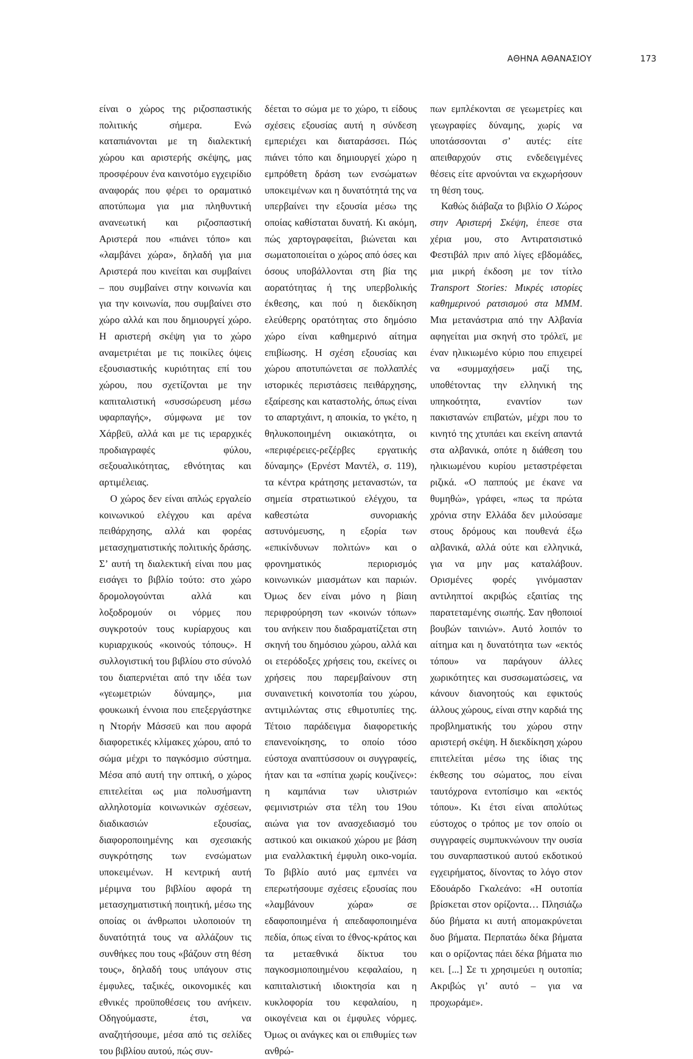ΑΘΗΝΑ ΑΘΑΝΑΣΙΟΥ 173
είναι ο χώρος της ριζοσπαστικής πολιτικής σήμερα. Ενώ καταπιάνονται με τη διαλεκτική χώρου και αριστερής σκέψης, μας προσφέρουν ένα καινοτόμο εγχειρίδιο αναφοράς που φέρει το οραματικό αποτύπωμα για μια πληθυντική ανανεωτική και ριζοσπαστική Αριστερά που «πιάνει τόπο» και «λαμβάνει χώρα», δηλαδή για μια Αριστερά που κινείται και συμβαίνει – που συμβαίνει στην κοινωνία και για την κοινωνία, που συμβαίνει στο χώρο αλλά και που δημιουργεί χώρο. Η αριστερή σκέψη για το χώρο αναμετριέται με τις ποικίλες όψεις εξουσιαστικής κυριότητας επί του χώρου, που σχετίζονται με την καπιταλιστική «συσσώρευση μέσω υφαρπαγής», σύμφωνα με τον Χάρβεϋ, αλλά και με τις ιεραρχικές προδιαγραφές φύλου, σεξουαλικότητας, εθνότητας και αρτιμέλειας.
Ο χώρος δεν είναι απλώς εργαλείο κοινωνικού ελέγχου και αρένα πειθάρχησης, αλλά και φορέας μετασχηματιστικής πολιτικής δράσης. Σ’ αυτή τη διαλεκτική είναι που μας εισάγει το βιβλίο τούτο: στο χώρο δρομολογούνται αλλά και λοξοδρομούν οι νόρμες που συγκροτούν τους κυρίαρχους και κυριαρχικούς «κοινούς τόπους». Η συλλογιστική του βιβλίου στο σύνολό του διαπερνιέται από την ιδέα των «γεωμετριών δύναμης», μια φουκωική έννοια που επεξεργάστηκε η Ντορήν Μάσσεϋ και που αφορά διαφορετικές κλίμακες χώρου, από το σώμα μέχρι το παγκόσμιο σύστημα. Μέσα από αυτή την οπτική, ο χώρος επιτελείται ως μια πολυσήμαντη αλληλοτομία κοινωνικών σχέσεων, διαδικασιών εξουσίας, διαφοροποιημένης και σχεσιακής συγκρότησης των ενσώματων υποκειμένων. Η κεντρική αυτή μέριμνα του βιβλίου αφορά τη μετασχηματιστική ποιητική, μέσω της οποίας οι άνθρωποι υλοποιούν τη δυνατότητά τους να αλλάζουν τις συνθήκες που τους «βάζουν στη θέση τους», δηλαδή τους υπάγουν στις έμφυλες, ταξικές, οικονομικές και εθνικές προϋποθέσεις του ανήκειν. Οδηγούμαστε, έτσι, να αναζητήσουμε, μέσα από τις σελίδες του βιβλίου αυτού, πώς συν-
δέεται το σώμα με το χώρο, τι είδους σχέσεις εξουσίας αυτή η σύνδεση εμπεριέχει και διαταράσσει. Πώς πιάνει τόπο και δημιουργεί χώρο η εμπρόθετη δράση των ενσώματων υποκειμένων και η δυνατότητά της να υπερβαίνει την εξουσία μέσω της οποίας καθίσταται δυνατή. Κι ακόμη, πώς χαρτογραφείται, βιώνεται και σωματοποιείται ο χώρος από όσες και όσους υποβάλλονται στη βία της αορατότητας ή της υπερβολικής έκθεσης, και πού η διεκδίκηση ελεύθερης ορατότητας στο δημόσιο χώρο είναι καθημερινό αίτημα επιβίωσης. Η σχέση εξουσίας και χώρου αποτυπώνεται σε πολλαπλές ιστορικές περιστάσεις πειθάρχησης, εξαίρεσης και καταστολής, όπως είναι το απαρτχάιντ, η αποικία, το γκέτο, η θηλυκοποιημένη οικιακότητα, οι «περιφέρειες-ρεζέρβες εργατικής δύναμης» (Ερνέστ Μαντέλ, σ. 119), τα κέντρα κράτησης μεταναστών, τα σημεία στρατιωτικού ελέγχου, τα καθεστώτα συνοριακής αστυνόμευσης, η εξορία των «επικίνδυνων πολιτών» και ο φρονηματικός περιορισμός κοινωνικών μιασμάτων και παριών. Όμως δεν είναι μόνο η βίαιη περιφρούρηση των «κοινών τόπων» του ανήκειν που διαδραματίζεται στη σκηνή του δημόσιου χώρου, αλλά και οι ετερόδοξες χρήσεις του, εκείνες οι χρήσεις που παρεμβαίνουν στη συναινετική κοινοτοπία του χώρου, αντιμιλώντας στις εθιμοτυπίες της. Τέτοιο παράδειγμα διαφορετικής επανενοίκησης, το οποίο τόσο εύστοχα αναπτύσσουν οι συγγραφείς, ήταν και τα «σπίτια χωρίς κουζίνες»: η καμπάνια των υλιστριών φεμινιστριών στα τέλη του 19ου αιώνα για τον ανασχεδιασμό του αστικού και οικιακού χώρου με βάση μια εναλλακτική έμφυλη οικο-νομία. Το βιβλίο αυτό μας εμπνέει να επερωτήσουμε σχέσεις εξουσίας που «λαμβάνουν χώρα» σε εδαφοποιημένα ή απεδαφοποιημένα πεδία, όπως είναι το έθνος-κράτος και τα μεταεθνικά δίκτυα του παγκοσμιοποιημένου κεφαλαίου, η καπιταλιστική ιδιοκτησία και η κυκλοφορία του κεφαλαίου, η οικογένεια και οι έμφυλες νόρμες. Όμως οι ανάγκες και οι επιθυμίες των ανθρώ-
πων εμπλέκονται σε γεωμετρίες και γεωγραφίες δύναμης, χωρίς να υποτάσσονται σ’ αυτές: είτε απειθαρχούν στις ενδεδειγμένες θέσεις είτε αρνούνται να εκχωρήσουν τη θέση τους.
Καθώς διάβαζα το βιβλίο Ο Χώρος στην Αριστερή Σκέψη, έπεσε στα χέρια μου, στο Αντιρατσιστικό Φεστιβάλ πριν από λίγες εβδομάδες, μια μικρή έκδοση με τον τίτλο Transport Stories: Μικρές ιστορίες καθημερινού ρατσισμού στα ΜΜΜ. Μια μετανάστρια από την Αλβανία αφηγείται μια σκηνή στο τρόλεϊ, με έναν ηλικιωμένο κύριο που επιχειρεί να «συμμαχήσει» μαζί της, υποθέτοντας την ελληνική της υπηκοότητα, εναντίον των πακιστανών επιβατών, μέχρι που το κινητό της χτυπάει και εκείνη απαντά στα αλβανικά, οπότε η διάθεση του ηλικιωμένου κυρίου μεταστρέφεται ριζικά. «Ο παππούς με έκανε να θυμηθώ», γράφει, «πως τα πρώτα χρόνια στην Ελλάδα δεν μιλούσαμε στους δρόμους και πουθενά έξω αλβανικά, αλλά ούτε και ελληνικά, για να μην μας καταλάβουν. Ορισμένες φορές γινόμασταν αντιληπτοί ακριβώς εξαιτίας της παρατεταμένης σιωπής. Σαν ηθοποιοί βουβών ταινιών». Αυτό λοιπόν το αίτημα και η δυνατότητα των «εκτός τόπου» να παράγουν άλλες χωρικότητες και συσσωματώσεις, να κάνουν διανοητούς και εφικτούς άλλους χώρους, είναι στην καρδιά της προβληματικής του χώρου στην αριστερή σκέψη. Η διεκδίκηση χώρου επιτελείται μέσω της ίδιας της έκθεσης του σώματος, που είναι ταυτόχρονα εντοπίσιμο και «εκτός τόπου». Κι έτσι είναι απολύτως εύστοχος ο τρόπος με τον οποίο οι συγγραφείς συμπυκνώνουν την ουσία του συναρπαστικού αυτού εκδοτικού εγχειρήματος, δίνοντας το λόγο στον Εδουάρδο Γκαλεάνο: «Η ουτοπία βρίσκεται στον ορίζοντα… Πλησιάζω δύο βήματα κι αυτή απομακρύνεται δυο βήματα. Περπατάω δέκα βήματα και ο ορίζοντας πάει δέκα βήματα πιο κει. [...] Σε τι χρησιμεύει η ουτοπία; Ακριβώς γι’ αυτό – για να προχωράμε».